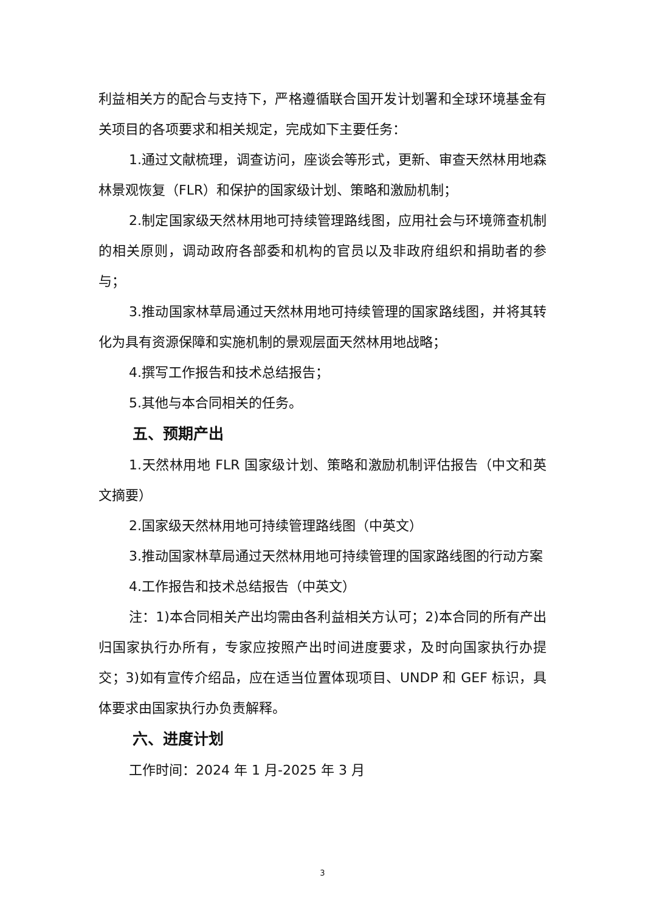利益相关方的配合与支持下，严格遵循联合国开发计划署和全球环境基金有关项目的各项要求和相关规定，完成如下主要任务：
1.通过文献梳理，调查访问，座谈会等形式，更新、审查天然林用地森林景观恢复（FLR）和保护的国家级计划、策略和激励机制；
2.制定国家级天然林用地可持续管理路线图，应用社会与环境筛查机制的相关原则，调动政府各部委和机构的官员以及非政府组织和捐助者的参与；
3.推动国家林草局通过天然林用地可持续管理的国家路线图，并将其转化为具有资源保障和实施机制的景观层面天然林用地战略；
4.撰写工作报告和技术总结报告；
5.其他与本合同相关的任务。
五、预期产出
1.天然林用地 FLR 国家级计划、策略和激励机制评估报告（中文和英文摘要）
2.国家级天然林用地可持续管理路线图（中英文）
3.推动国家林草局通过天然林用地可持续管理的国家路线图的行动方案
4.工作报告和技术总结报告（中英文）
注：1)本合同相关产出均需由各利益相关方认可；2)本合同的所有产出归国家执行办所有，专家应按照产出时间进度要求，及时向国家执行办提交；3)如有宣传介绍品，应在适当位置体现项目、UNDP 和 GEF 标识，具体要求由国家执行办负责解释。
六、进度计划
工作时间：2024 年 1 月-2025 年 3 月
3